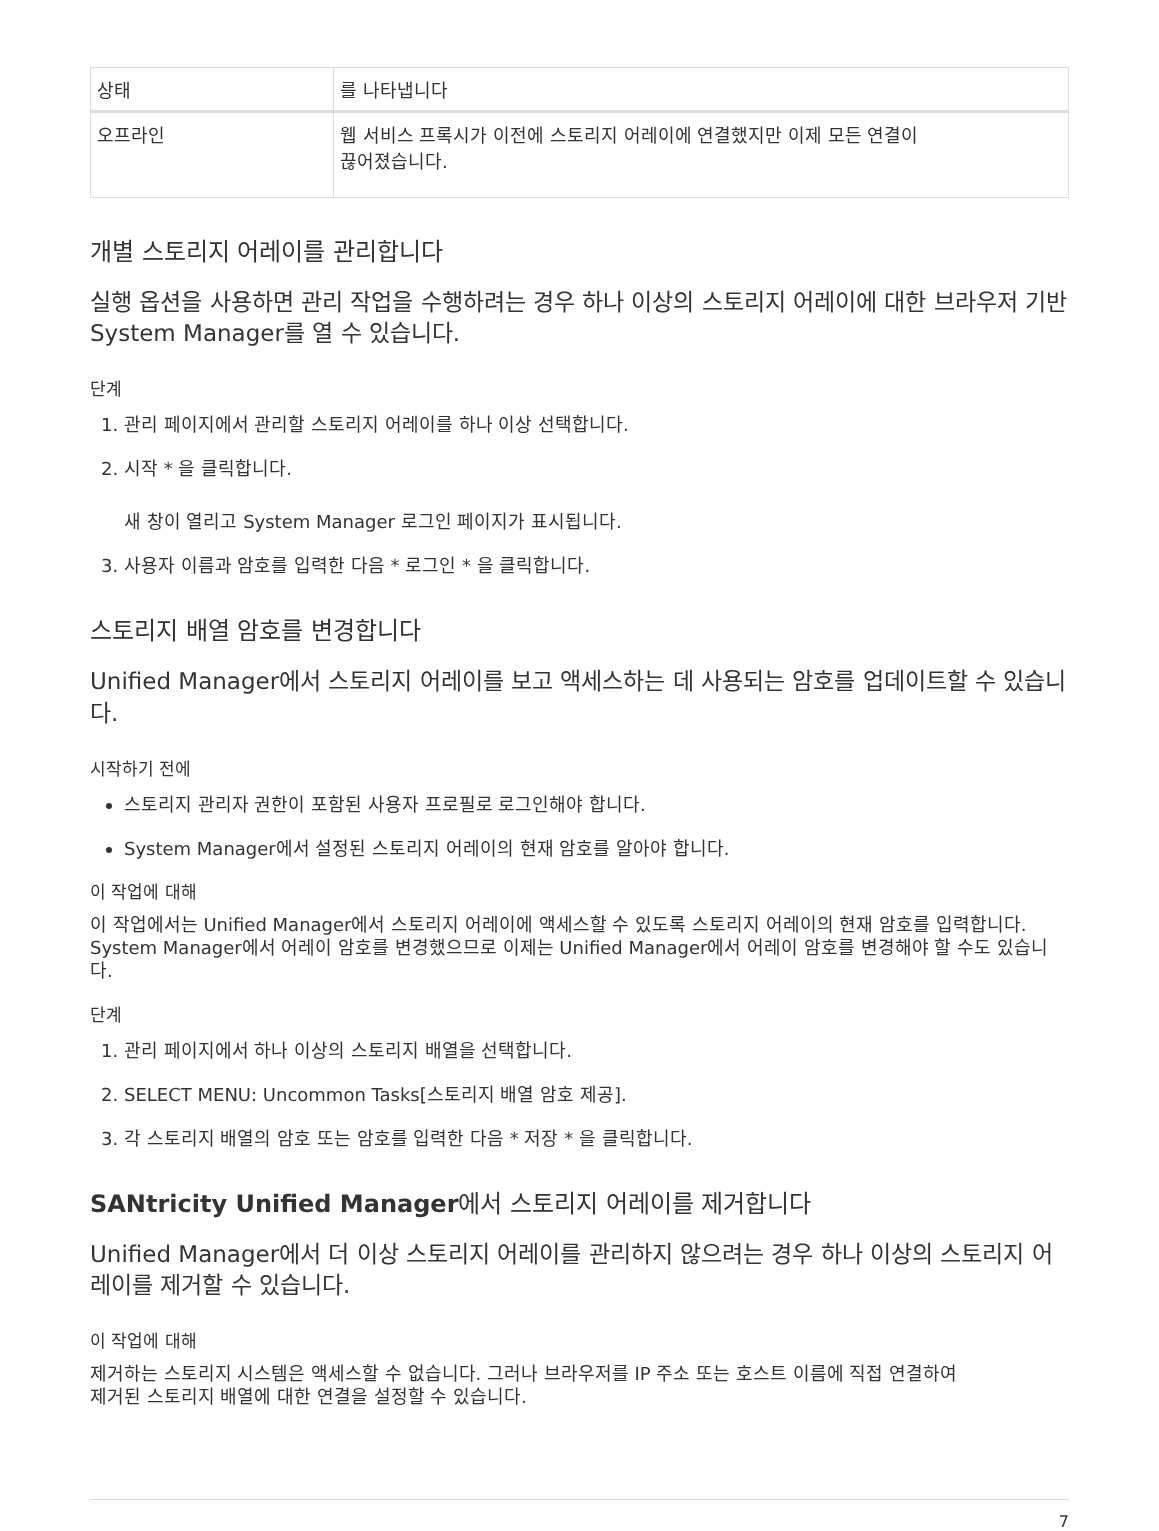| 상태 | 를 나타냅니다 |
| --- | --- |
| 오프라인 | 웹 서비스 프록시가 이전에 스토리지 어레이에 연결했지만 이제 모든 연결이 끊어졌습니다. |
개별 스토리지 어레이를 관리합니다
실행 옵션을 사용하면 관리 작업을 수행하려는 경우 하나 이상의 스토리지 어레이에 대한 브라우저 기반 System Manager를 열 수 있습니다.
단계
1. 관리 페이지에서 관리할 스토리지 어레이를 하나 이상 선택합니다.
2. 시작 * 을 클릭합니다.
새 창이 열리고 System Manager 로그인 페이지가 표시됩니다.
3. 사용자 이름과 암호를 입력한 다음 * 로그인 * 을 클릭합니다.
스토리지 배열 암호를 변경합니다
Unified Manager에서 스토리지 어레이를 보고 액세스하는 데 사용되는 암호를 업데이트할 수 있습니다.
시작하기 전에
스토리지 관리자 권한이 포함된 사용자 프로필로 로그인해야 합니다.
System Manager에서 설정된 스토리지 어레이의 현재 암호를 알아야 합니다.
이 작업에 대해
이 작업에서는 Unified Manager에서 스토리지 어레이에 액세스할 수 있도록 스토리지 어레이의 현재 암호를 입력합니다. System Manager에서 어레이 암호를 변경했으므로 이제는 Unified Manager에서 어레이 암호를 변경해야 할 수도 있습니다.
단계
1. 관리 페이지에서 하나 이상의 스토리지 배열을 선택합니다.
2. SELECT MENU: Uncommon Tasks[스토리지 배열 암호 제공].
3. 각 스토리지 배열의 암호 또는 암호를 입력한 다음 * 저장 * 을 클릭합니다.
SANtricity Unified Manager에서 스토리지 어레이를 제거합니다
Unified Manager에서 더 이상 스토리지 어레이를 관리하지 않으려는 경우 하나 이상의 스토리지 어레이를 제거할 수 있습니다.
이 작업에 대해
제거하는 스토리지 시스템은 액세스할 수 없습니다. 그러나 브라우저를 IP 주소 또는 호스트 이름에 직접 연결하여
제거된 스토리지 배열에 대한 연결을 설정할 수 있습니다.
7